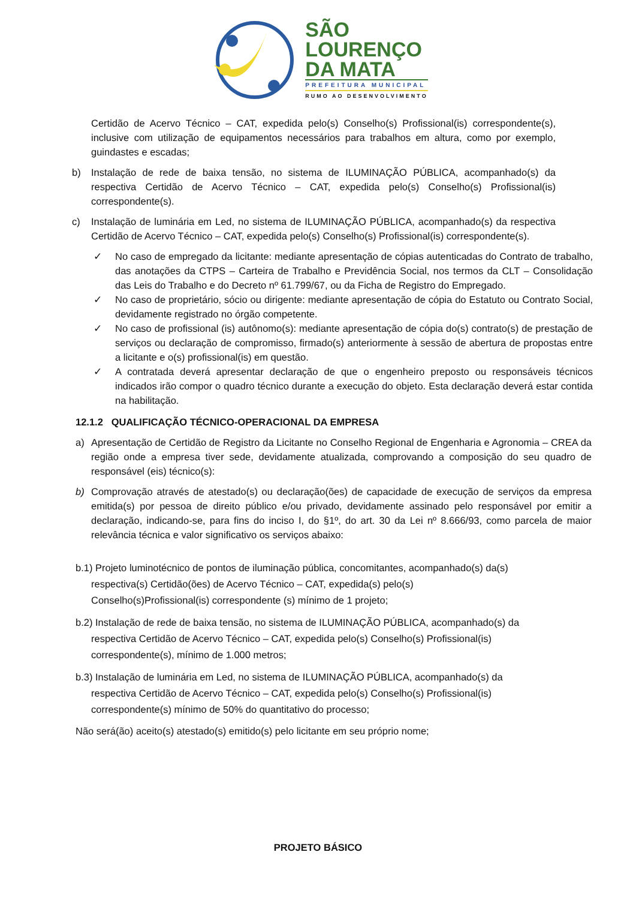SÃO
LOURENÇO
DA MATA
PREFEITURA MUNICIPAL
RUMO AO DESENVOLVIMENTO
Certidão de Acervo Técnico – CAT, expedida pelo(s) Conselho(s) Profissional(is) correspondente(s), inclusive com utilização de equipamentos necessários para trabalhos em altura, como por exemplo, guindastes e escadas;
b) Instalação de rede de baixa tensão, no sistema de ILUMINAÇÃO PÚBLICA, acompanhado(s) da respectiva Certidão de Acervo Técnico – CAT, expedida pelo(s) Conselho(s) Profissional(is) correspondente(s).
c) Instalação de luminária em Led, no sistema de ILUMINAÇÃO PÚBLICA, acompanhado(s) da respectiva Certidão de Acervo Técnico – CAT, expedida pelo(s) Conselho(s) Profissional(is) correspondente(s).
✓ No caso de empregado da licitante: mediante apresentação de cópias autenticadas do Contrato de trabalho, das anotações da CTPS – Carteira de Trabalho e Previdência Social, nos termos da CLT – Consolidação das Leis do Trabalho e do Decreto nº 61.799/67, ou da Ficha de Registro do Empregado.
✓ No caso de proprietário, sócio ou dirigente: mediante apresentação de cópia do Estatuto ou Contrato Social, devidamente registrado no órgão competente.
✓ No caso de profissional (is) autônomo(s): mediante apresentação de cópia do(s) contrato(s) de prestação de serviços ou declaração de compromisso, firmado(s) anteriormente à sessão de abertura de propostas entre a licitante e o(s) profissional(is) em questão.
✓ A contratada deverá apresentar declaração de que o engenheiro preposto ou responsáveis técnicos indicados irão compor o quadro técnico durante a execução do objeto. Esta declaração deverá estar contida na habilitação.
12.1.2 QUALIFICAÇÃO TÉCNICO-OPERACIONAL DA EMPRESA
a) Apresentação de Certidão de Registro da Licitante no Conselho Regional de Engenharia e Agronomia – CREA da região onde a empresa tiver sede, devidamente atualizada, comprovando a composição do seu quadro de responsável (eis) técnico(s):
b) Comprovação através de atestado(s) ou declaração(ões) de capacidade de execução de serviços da empresa emitida(s) por pessoa de direito público e/ou privado, devidamente assinado pelo responsável por emitir a declaração, indicando-se, para fins do inciso I, do §1º, do art. 30 da Lei nº 8.666/93, como parcela de maior relevância técnica e valor significativo os serviços abaixo:
b.1) Projeto luminotécnico de pontos de iluminação pública, concomitantes, acompanhado(s) da(s)
respectiva(s) Certidão(ões) de Acervo Técnico – CAT, expedida(s) pelo(s)
Conselho(s)Profissional(is) correspondente (s) mínimo de 1 projeto;
b.2) Instalação de rede de baixa tensão, no sistema de ILUMINAÇÃO PÚBLICA, acompanhado(s) da
respectiva Certidão de Acervo Técnico – CAT, expedida pelo(s) Conselho(s) Profissional(is)
correspondente(s), mínimo de 1.000 metros;
b.3) Instalação de luminária em Led, no sistema de ILUMINAÇÃO PÚBLICA, acompanhado(s) da
respectiva Certidão de Acervo Técnico – CAT, expedida pelo(s) Conselho(s) Profissional(is)
correspondente(s) mínimo de 50% do quantitativo do processo;
Não será(ão) aceito(s) atestado(s) emitido(s) pelo licitante em seu próprio nome;
PROJETO BÁSICO